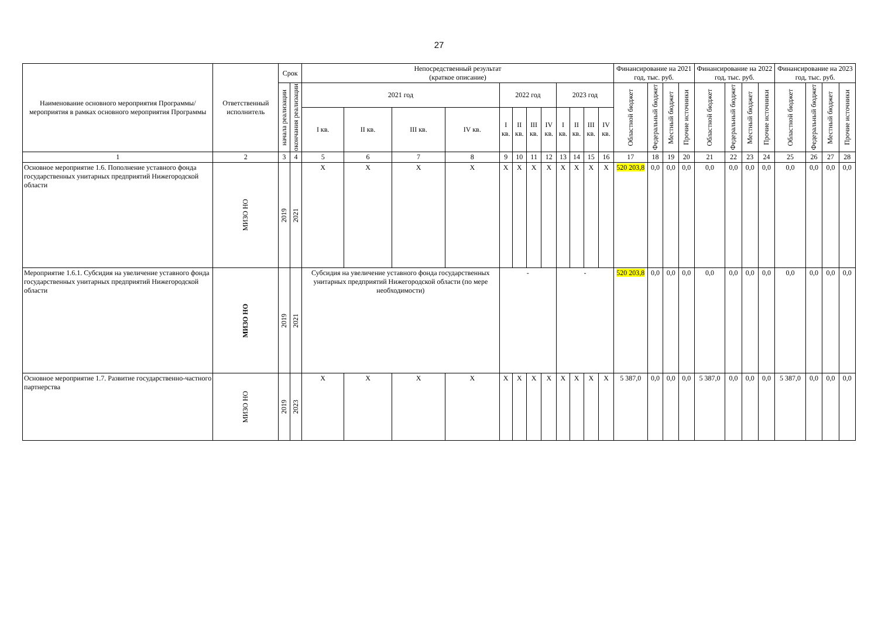27
| Наименование основного мероприятия Программы/ мероприятия в рамках основного мероприятия Программы | Ответственный исполнитель | Срок | | Непосредственный результат (краткое описание) | | | | | | | | | | | | Финансирование на 2021 год, тыс. руб. | | | | Финансирование на 2022 год, тыс. руб. | | | | Финансирование на 2023 год, тыс. руб. | | | |
| --- | --- | --- | --- | --- | --- | --- | --- | --- | --- | --- | --- | --- | --- | --- | --- | --- | --- | --- | --- | --- | --- | --- | --- | --- | --- | --- | --- |
| | | начала реализации | окончания реализации | 2021 год | | | | 2022 год | | | | 2023 год | | | | Областной бюджет | Федеральный бюджет | Местный бюджет | Прочие источники | Областной бюджет | Федеральный бюджет | Местный бюджет | Прочие источники | Областной бюджет | Федеральный бюджет | Местный бюджет | Прочие источники |
| | | | | I кв. | II кв. | III кв. | IV кв. | I кв. | II кв. | III кв. | IV кв. | I кв. | II кв. | III кв. | IV кв. | | | | | | | | | | | | |
| 1 | 2 | 3 | 4 | 5 | 6 | 7 | 8 | 9 | 10 | 11 | 12 | 13 | 14 | 15 | 16 | 17 | 18 | 19 | 20 | 21 | 22 | 23 | 24 | 25 | 26 | 27 | 28 |
| Основное мероприятие 1.6. Пополнение уставного фонда государственных унитарных предприятий Нижегородской области | МИЗО НО | 2019 | 2021 | X | X | X | X | X | X | X | X | X | X | X | X | 520 203,8 | 0,0 | 0,0 | 0,0 | 0,0 | 0,0 | 0,0 | 0,0 | 0,0 | 0,0 | 0,0 | 0,0 |
| Мероприятие 1.6.1. Субсидия на увеличение уставного фонда государственных унитарных предприятий Нижегородской области | МИЗО НО | 2019 | 2021 | Субсидия на увеличение уставного фонда государственных унитарных предприятий Нижегородской области (по мере необходимости) | | | | - | | | | - | | | | 520 203,8 | 0,0 | 0,0 | 0,0 | 0,0 | 0,0 | 0,0 | 0,0 | 0,0 | 0,0 | 0,0 | 0,0 |
| Основное мероприятие 1.7. Развитие государственно-частного партнерства | МИЗО НО | 2019 | 2023 | X | X | X | X | X | X | X | X | X | X | X | X | 5 387,0 | 0,0 | 0,0 | 0,0 | 5 387,0 | 0,0 | 0,0 | 0,0 | 5 387,0 | 0,0 | 0,0 | 0,0 |